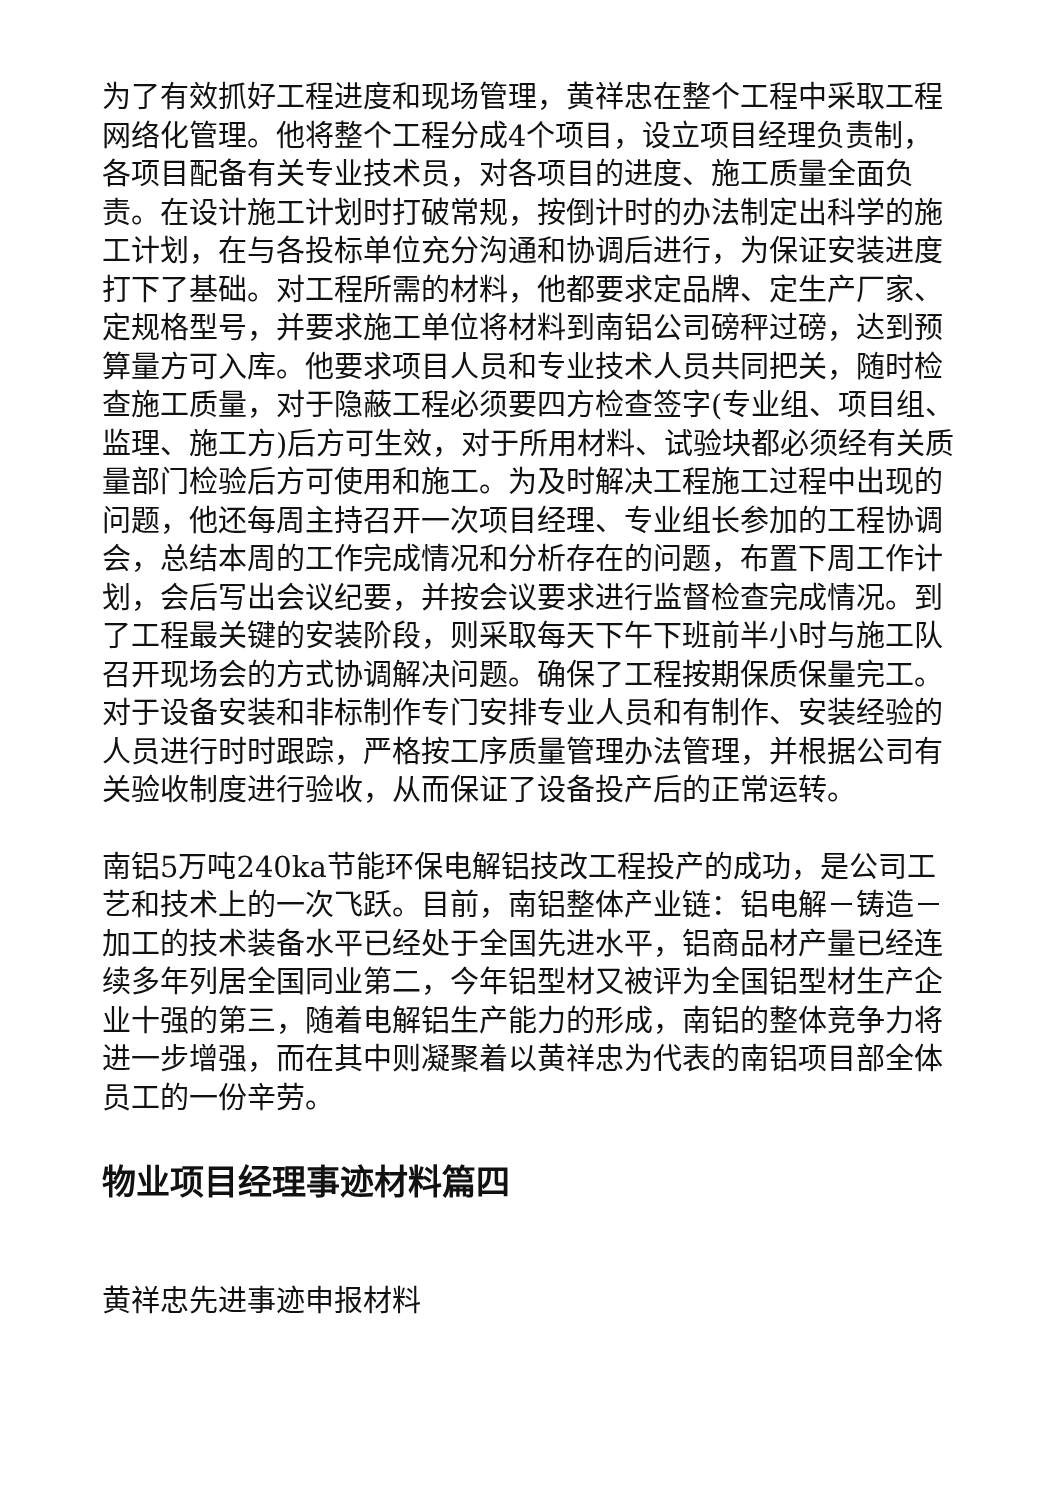为了有效抓好工程进度和现场管理，黄祥忠在整个工程中采取工程网络化管理。他将整个工程分成4个项目，设立项目经理负责制，各项目配备有关专业技术员，对各项目的进度、施工质量全面负责。在设计施工计划时打破常规，按倒计时的办法制定出科学的施工计划，在与各投标单位充分沟通和协调后进行，为保证安装进度打下了基础。对工程所需的材料，他都要求定品牌、定生产厂家、定规格型号，并要求施工单位将材料到南铝公司磅秤过磅，达到预算量方可入库。他要求项目人员和专业技术人员共同把关，随时检查施工质量，对于隐蔽工程必须要四方检查签字(专业组、项目组、监理、施工方)后方可生效，对于所用材料、试验块都必须经有关质量部门检验后方可使用和施工。为及时解决工程施工过程中出现的问题，他还每周主持召开一次项目经理、专业组长参加的工程协调会，总结本周的工作完成情况和分析存在的问题，布置下周工作计划，会后写出会议纪要，并按会议要求进行监督检查完成情况。到了工程最关键的安装阶段，则采取每天下午下班前半小时与施工队召开现场会的方式协调解决问题。确保了工程按期保质保量完工。对于设备安装和非标制作专门安排专业人员和有制作、安装经验的人员进行时时跟踪，严格按工序质量管理办法管理，并根据公司有关验收制度进行验收，从而保证了设备投产后的正常运转。
南铝5万吨240ka节能环保电解铝技改工程投产的成功，是公司工艺和技术上的一次飞跃。目前，南铝整体产业链：铝电解－铸造－加工的技术装备水平已经处于全国先进水平，铝商品材产量已经连续多年列居全国同业第二，今年铝型材又被评为全国铝型材生产企业十强的第三，随着电解铝生产能力的形成，南铝的整体竞争力将进一步增强，而在其中则凝聚着以黄祥忠为代表的南铝项目部全体员工的一份辛劳。
物业项目经理事迹材料篇四
黄祥忠先进事迹申报材料